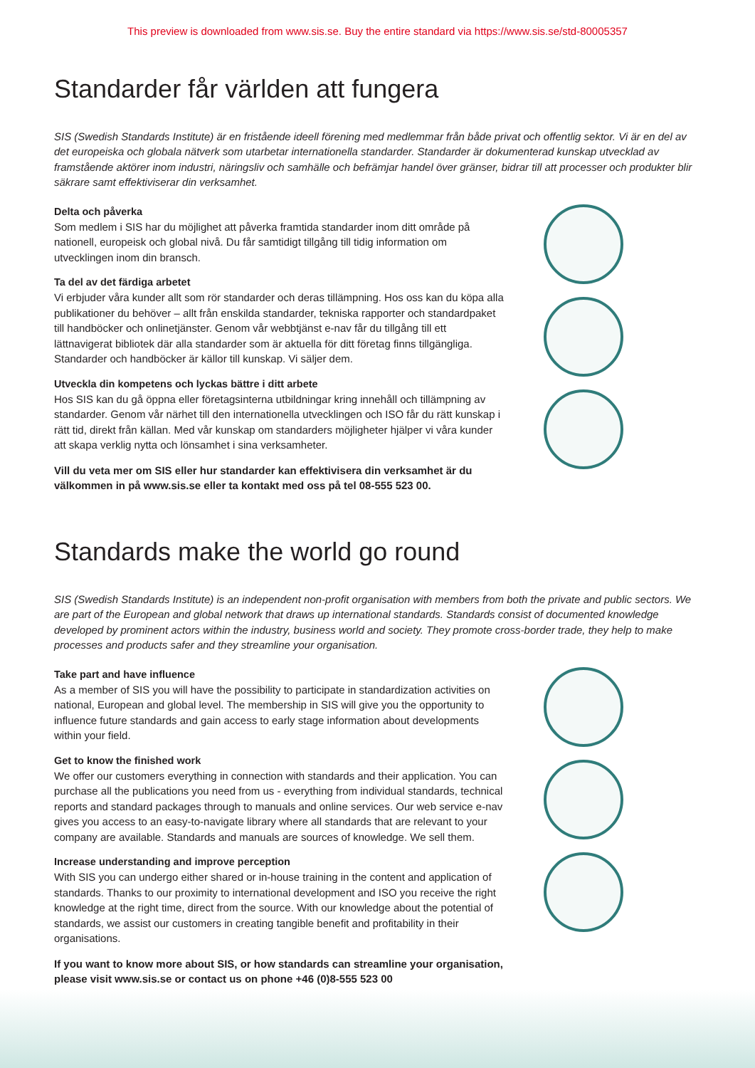This preview is downloaded from www.sis.se. Buy the entire standard via https://www.sis.se/std-80005357
Standarder får världen att fungera
SIS (Swedish Standards Institute) är en fristående ideell förening med medlemmar från både privat och offentlig sektor. Vi är en del av det europeiska och globala nätverk som utarbetar internationella standarder. Standarder är dokumenterad kunskap utvecklad av framstående aktörer inom industri, näringsliv och samhälle och befrämjar handel över gränser, bidrar till att processer och produkter blir säkrare samt effektiviserar din verksamhet.
Delta och påverka
Som medlem i SIS har du möjlighet att påverka framtida standarder inom ditt område på nationell, europeisk och global nivå. Du får samtidigt tillgång till tidig information om utvecklingen inom din bransch.
Ta del av det färdiga arbetet
Vi erbjuder våra kunder allt som rör standarder och deras tillämpning. Hos oss kan du köpa alla publikationer du behöver – allt från enskilda standarder, tekniska rapporter och standard­paket till handböcker och onlinetjänster. Genom vår webbtjänst e-nav får du tillgång till ett lättnavigerat bibliotek där alla standarder som är aktuella för ditt företag finns tillgängliga. Standarder och handböcker är källor till kunskap. Vi säljer dem.
Utveckla din kompetens och lyckas bättre i ditt arbete
Hos SIS kan du gå öppna eller företagsinterna utbildningar kring innehåll och tillämpning av standarder. Genom vår närhet till den internationella utvecklingen och ISO får du rätt kunskap i rätt tid, direkt från källan. Med vår kunskap om standarders möjligheter hjälper vi våra kunder att skapa verklig nytta och lönsamhet i sina verksamheter.
Vill du veta mer om SIS eller hur standarder kan effektivisera din verksamhet är du välkommen in på www.sis.se eller ta kontakt med oss på tel 08-555 523 00.
Standards make the world go round
SIS (Swedish Standards Institute) is an independent non-profit organisation with members from both the private and public sectors. We are part of the European and global network that draws up international standards. Standards consist of documented knowledge developed by prominent actors within the industry, business world and society. They promote cross-border trade, they help to make processes and products safer and they streamline your organisation.
Take part and have influence
As a member of SIS you will have the possibility to participate in standardization activities on national, European and global level. The membership in SIS will give you the opportunity to influence future standards and gain access to early stage information about developments within your field.
Get to know the finished work
We offer our customers everything in connection with standards and their application. You can purchase all the publications you need from us - everything from individual standards, technical reports and standard packages through to manuals and online services. Our web service e-nav gives you access to an easy-to-navigate library where all standards that are relevant to your company are available. Standards and manuals are sources of knowledge. We sell them.
Increase understanding and improve perception
With SIS you can undergo either shared or in-house training in the content and application of standards. Thanks to our proximity to international development and ISO you receive the right knowledge at the right time, direct from the source. With our knowledge about the potential of standards, we assist our customers in creating tangible benefit and profitability in their organisations.
If you want to know more about SIS, or how standards can streamline your organisation, please visit www.sis.se or contact us on phone +46 (0)8-555 523 00